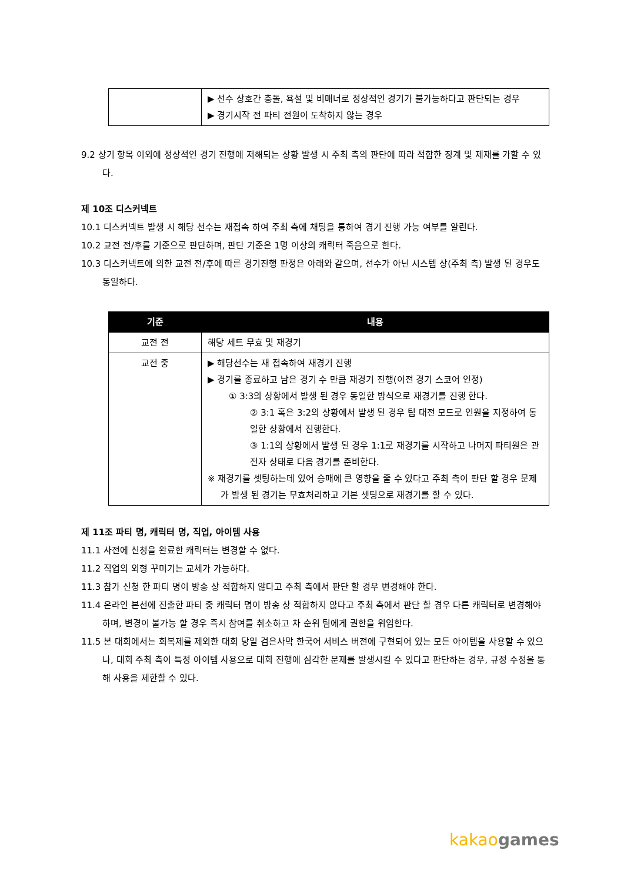| | ▶ 선수 상호간 충돌, 욕설 및 비매너로 정상적인 경기가 불가능하다고 판단되는 경우 ▶ 경기시작 전 파티 전원이 도착하지 않는 경우 |
9.2 상기 항목 이외에 정상적인 경기 진행에 저해되는 상황 발생 시 주최 측의 판단에 따라 적합한 징계 및 제재를 가할 수 있다.
제 10조 디스커넥트
10.1 디스커넥트 발생 시 해당 선수는 재접속 하여 주최 측에 채팅을 통하여 경기 진행 가능 여부를 알린다.
10.2 교전 전/후를 기준으로 판단하며, 판단 기준은 1명 이상의 캐릭터 죽음으로 한다.
10.3 디스커넥트에 의한 교전 전/후에 따른 경기진행 판정은 아래와 같으며, 선수가 아닌 시스템 상(주최 측) 발생 된 경우도 동일하다.
| 기준 | 내용 |
| --- | --- |
| 교전 전 | 해당 세트 무효 및 재경기 |
| 교전 중 | ▶ 해당선수는 재 접속하여 재경기 진행 ▶ 경기를 종료하고 남은 경기 수 만큼 재경기 진행(이전 경기 스코어 인정) ① 3:3의 상황에서 발생 된 경우 동일한 방식으로 재경기를 진행 한다. ② 3:1 혹은 3:2의 상황에서 발생 된 경우 팀 대전 모드로 인원을 지정하여 동일한 상황에서 진행한다. ③ 1:1의 상황에서 발생 된 경우 1:1로 재경기를 시작하고 나머지 파티원은 관전자 상태로 다음 경기를 준비한다. ※ 재경기를 셋팅하는데 있어 승패에 큰 영향을 줄 수 있다고 주최 측이 판단 할 경우 문제가 발생 된 경기는 무효처리하고 기본 셋팅으로 재경기를 할 수 있다. |
제 11조 파티 명, 캐릭터 명, 직업, 아이템 사용
11.1 사전에 신청을 완료한 캐릭터는 변경할 수 없다.
11.2 직업의 외형 꾸미기는 교체가 가능하다.
11.3 참가 신청 한 파티 명이 방송 상 적합하지 않다고 주최 측에서 판단 할 경우 변경해야 한다.
11.4 온라인 본선에 진출한 파티 중 캐릭터 명이 방송 상 적합하지 않다고 주최 측에서 판단 할 경우 다른 캐릭터로 변경해야 하며, 변경이 불가능 할 경우 즉시 참여를 취소하고 차 순위 팀에게 권한을 위임한다.
11.5 본 대회에서는 회복제를 제외한 대회 당일 검은사막 한국어 서비스 버전에 구현되어 있는 모든 아이템을 사용할 수 있으나, 대회 주최 측이 특정 아이템 사용으로 대회 진행에 심각한 문제를 발생시킬 수 있다고 판단하는 경우, 규정 수정을 통해 사용을 제한할 수 있다.
kakao games